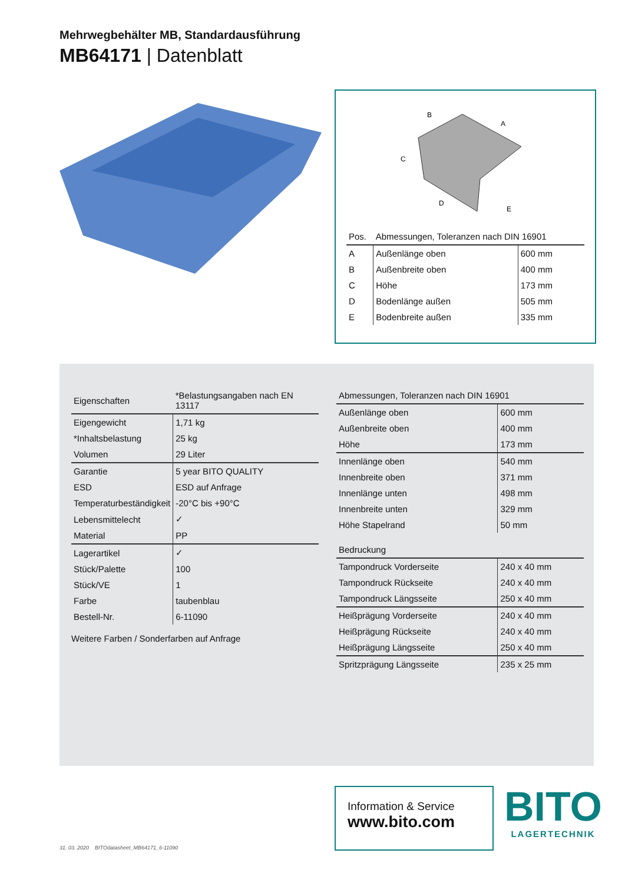Mehrwegbehälter MB, Standardausführung
MB64171 | Datenblatt
B
A
C
D
E
| Pos. | Abmessungen, Toleranzen nach DIN 16901 | |
| A | Außenlänge oben | 600 mm |
| B | Außenbreite oben | 400 mm |
| C | Höhe | 173 mm |
| D | Bodenlänge außen | 505 mm |
| E | Bodenbreite außen | 335 mm |
| Eigenschaften | *Belastungsangaben nach EN 13117 |
| Eigengewicht | 1,71 kg |
| *Inhaltsbelastung | 25 kg |
| Volumen | 29 Liter |
| Garantie | 5 year BITO QUALITY |
| ESD | ESD auf Anfrage |
| Temperaturbeständigkeit | -20°C bis +90°C |
| Lebensmittelecht | ✓ |
| Material | PP |
| Lagerartikel | ✓ |
| Stück/Palette | 100 |
| Stück/VE | 1 |
| Farbe | taubenblau |
| Bestell-Nr. | 6-11090 |
Weitere Farben / Sonderfarben auf Anfrage
| Abmessungen, Toleranzen nach DIN 16901 | |
| Außenlänge oben | 600 mm |
| Außenbreite oben | 400 mm |
| Höhe | 173 mm |
| Innenlänge oben | 540 mm |
| Innenbreite oben | 371 mm |
| Innenlänge unten | 498 mm |
| Innenbreite unten | 329 mm |
| Höhe Stapelrand | 50 mm |
| Bedruckung | |
| Tampondruck Vorderseite | 240 x 40 mm |
| Tampondruck Rückseite | 240 x 40 mm |
| Tampondruck Längsseite | 250 x 40 mm |
| Heißprägung Vorderseite | 240 x 40 mm |
| Heißprägung Rückseite | 240 x 40 mm |
| Heißprägung Längsseite | 250 x 40 mm |
| Spritzprägung Längsseite | 235 x 25 mm |
Information & Service
www.bito.com
BITO
LAGERTECHNIK
31. 03. 2020 BITOdatasheet_MB64171_6-11090